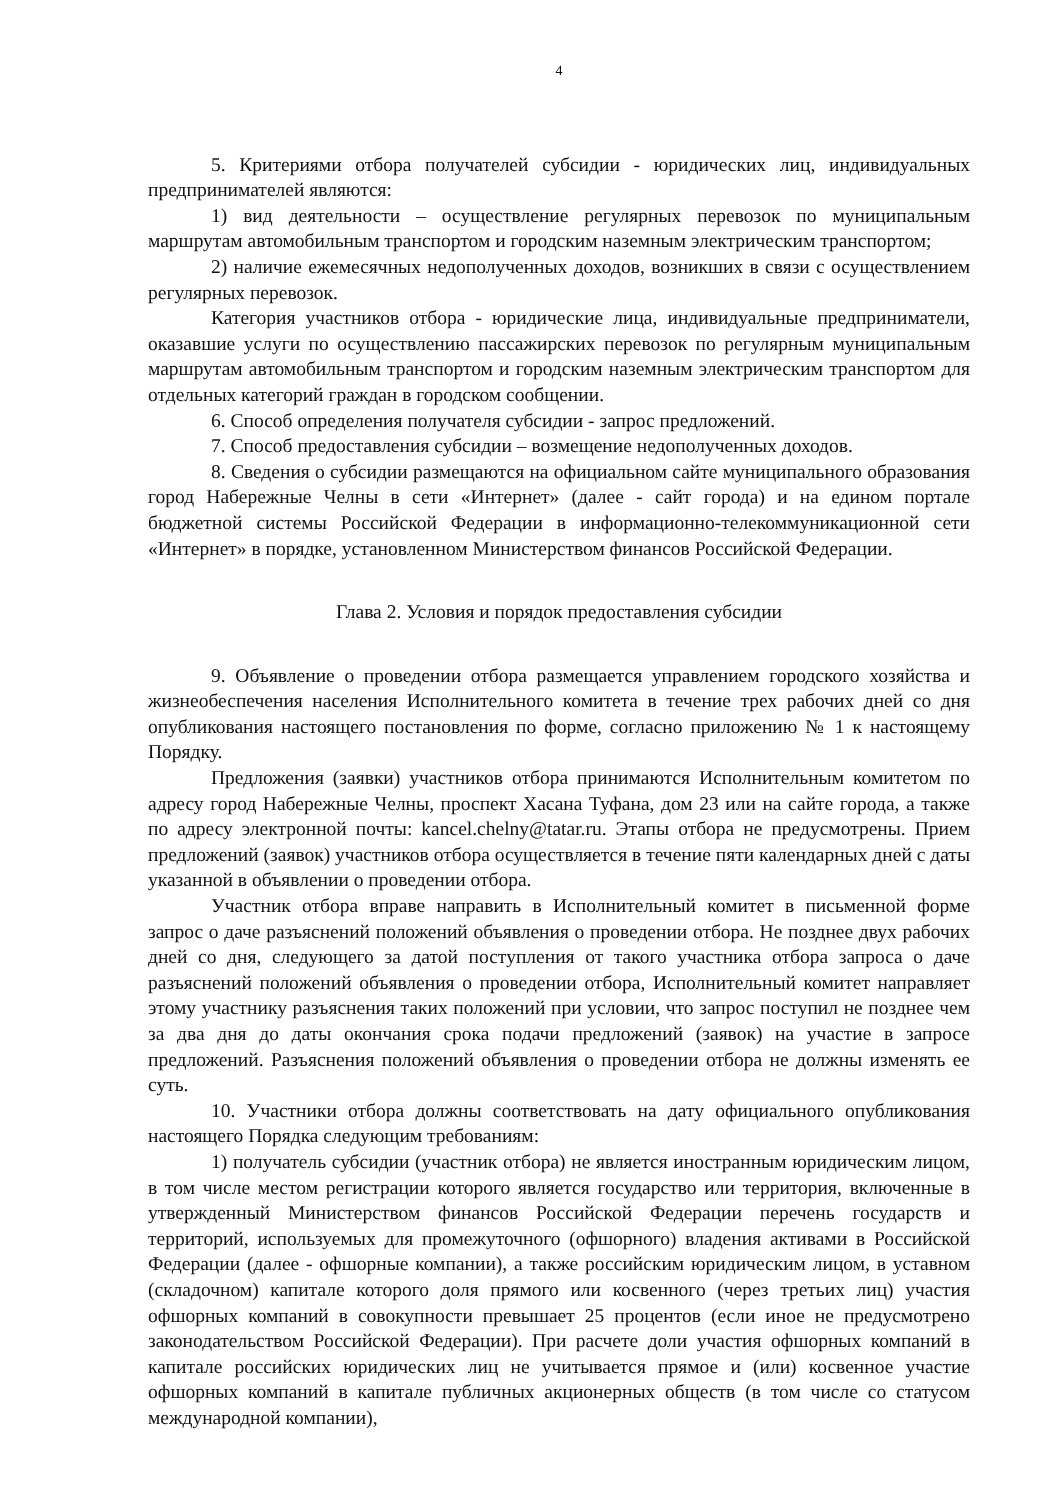4
5. Критериями отбора получателей субсидии - юридических лиц, индивидуальных предпринимателей являются:
1) вид деятельности – осуществление регулярных перевозок по муниципальным маршрутам автомобильным транспортом и городским наземным электрическим транспортом;
2) наличие ежемесячных недополученных доходов, возникших в связи с осуществлением регулярных перевозок.
Категория участников отбора - юридические лица, индивидуальные предприниматели, оказавшие услуги по осуществлению пассажирских перевозок по регулярным муниципальным маршрутам автомобильным транспортом и городским наземным электрическим транспортом для отдельных категорий граждан в городском сообщении.
6. Способ определения получателя субсидии - запрос предложений.
7. Способ предоставления субсидии – возмещение недополученных доходов.
8. Сведения о субсидии размещаются на официальном сайте муниципального образования город Набережные Челны в сети «Интернет» (далее - сайт города) и на едином портале бюджетной системы Российской Федерации в информационно-телекоммуникационной сети «Интернет» в порядке, установленном Министерством финансов Российской Федерации.
Глава 2. Условия и порядок предоставления субсидии
9. Объявление о проведении отбора размещается управлением городского хозяйства и жизнеобеспечения населения Исполнительного комитета в течение трех рабочих дней со дня опубликования настоящего постановления по форме, согласно приложению № 1 к настоящему Порядку.
Предложения (заявки) участников отбора принимаются Исполнительным комитетом по адресу город Набережные Челны, проспект Хасана Туфана, дом 23 или на сайте города, а также по адресу электронной почты: kancel.chelny@tatar.ru. Этапы отбора не предусмотрены. Прием предложений (заявок) участников отбора осуществляется в течение пяти календарных дней с даты указанной в объявлении о проведении отбора.
Участник отбора вправе направить в Исполнительный комитет в письменной форме запрос о даче разъяснений положений объявления о проведении отбора. Не позднее двух рабочих дней со дня, следующего за датой поступления от такого участника отбора запроса о даче разъяснений положений объявления о проведении отбора, Исполнительный комитет направляет этому участнику разъяснения таких положений при условии, что запрос поступил не позднее чем за два дня до даты окончания срока подачи предложений (заявок) на участие в запросе предложений. Разъяснения положений объявления о проведении отбора не должны изменять ее суть.
10. Участники отбора должны соответствовать на дату официального опубликования настоящего Порядка следующим требованиям:
1) получатель субсидии (участник отбора) не является иностранным юридическим лицом, в том числе местом регистрации которого является государство или территория, включенные в утвержденный Министерством финансов Российской Федерации перечень государств и территорий, используемых для промежуточного (офшорного) владения активами в Российской Федерации (далее - офшорные компании), а также российским юридическим лицом, в уставном (складочном) капитале которого доля прямого или косвенного (через третьих лиц) участия офшорных компаний в совокупности превышает 25 процентов (если иное не предусмотрено законодательством Российской Федерации). При расчете доли участия офшорных компаний в капитале российских юридических лиц не учитывается прямое и (или) косвенное участие офшорных компаний в капитале публичных акционерных обществ (в том числе со статусом международной компании),